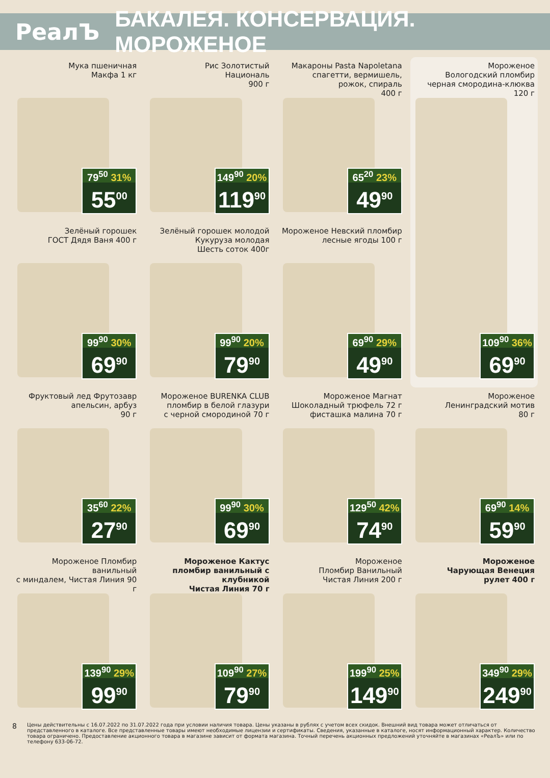РеалЪ БАКАЛЕЯ. КОНСЕРВАЦИЯ. МОРОЖЕНОЕ
Мука пшеничная
Макфа 1 кг
79<sup>50</sup> 31%
55<sup>00</sup>
Рис Золотистый
Националь
900 г
149<sup>90</sup> 20%
119<sup>90</sup>
Макароны Pasta Napoletana
спагетти, вермишель,
рожок, спираль
400 г
65<sup>20</sup> 23%
49<sup>90</sup>
Мороженое
Вологодский пломбир
черная смородина-клюква
120 г
109<sup>90</sup> 36%
69<sup>90</sup>
Зелёный горошек
ГОСТ Дядя Ваня 400 г
99<sup>90</sup> 30%
69<sup>90</sup>
Зелёный горошек молодой
Кукуруза молодая
Шесть соток 400г
99<sup>90</sup> 20%
79<sup>90</sup>
Мороженое Невский пломбир
лесные ягоды 100 г
69<sup>90</sup> 29%
49<sup>90</sup>
Фруктовый лед Фрутозавр
апельсин, арбуз
90 г
35<sup>60</sup> 22%
27<sup>90</sup>
Мороженое BURENKA CLUB
пломбир в белой глазури
с черной смородиной 70 г
99<sup>90</sup> 30%
69<sup>90</sup>
Мороженое Магнат
Шоколадный трюфель 72 г
фисташка малина 70 г
129<sup>50</sup> 42%
74<sup>90</sup>
Мороженое
Ленинградский мотив
80 г
69<sup>90</sup> 14%
59<sup>90</sup>
Мороженое Пломбир ванильный
с миндалем, Чистая Линия 90 г
139<sup>90</sup> 29%
99<sup>90</sup>
Мороженое Кактус
пломбир ванильный с клубникой
Чистая Линия 70 г
109<sup>90</sup> 27%
79<sup>90</sup>
Мороженое
Пломбир Ванильный
Чистая Линия 200 г
199<sup>90</sup> 25%
149<sup>90</sup>
Мороженое
Чарующая Венеция
рулет 400 г
349<sup>90</sup> 29%
249<sup>90</sup>
8 Цены действительны с 16.07.2022 по 31.07.2022 года при условии наличия товара. Цены указаны в рублях с учетом всех скидок. Внешний вид товара может отличаться от представленного в каталоге. Все представленные товары имеют необходимые лицензии и сертификаты. Сведения, указанные в каталоге, носят информационный характер. Количество товара ограничено. Предоставление акционного товара в магазине зависит от формата магазина. Точный перечень акционных предложений уточняйте в магазинах «РеалЪ» или по телефону 633-06-72.